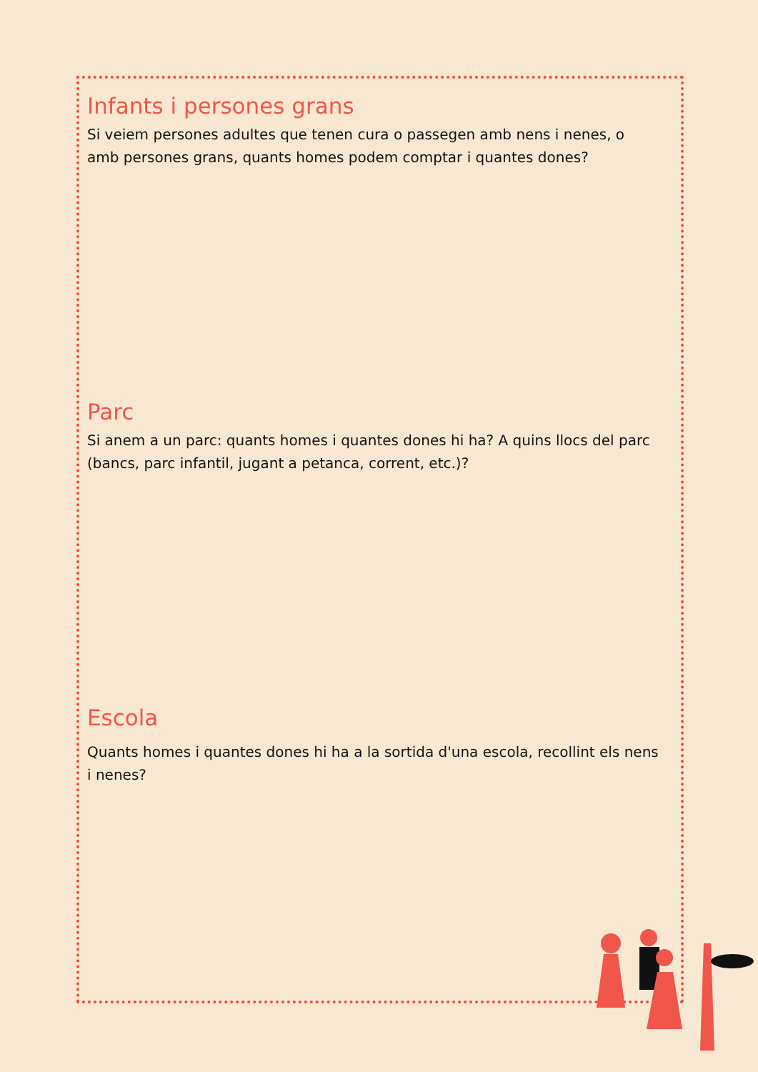Infants i persones grans
Si veiem persones adultes que tenen cura o passegen amb nens i nenes, o amb persones grans, quants homes podem comptar i quantes dones?
Parc
Si anem a un parc: quants homes i quantes dones hi ha? A quins llocs del parc (bancs, parc infantil, jugant a petanca, corrent, etc.)?
Escola
Quants homes i quantes dones hi ha a la sortida d'una escola, recollint els nens i nenes?